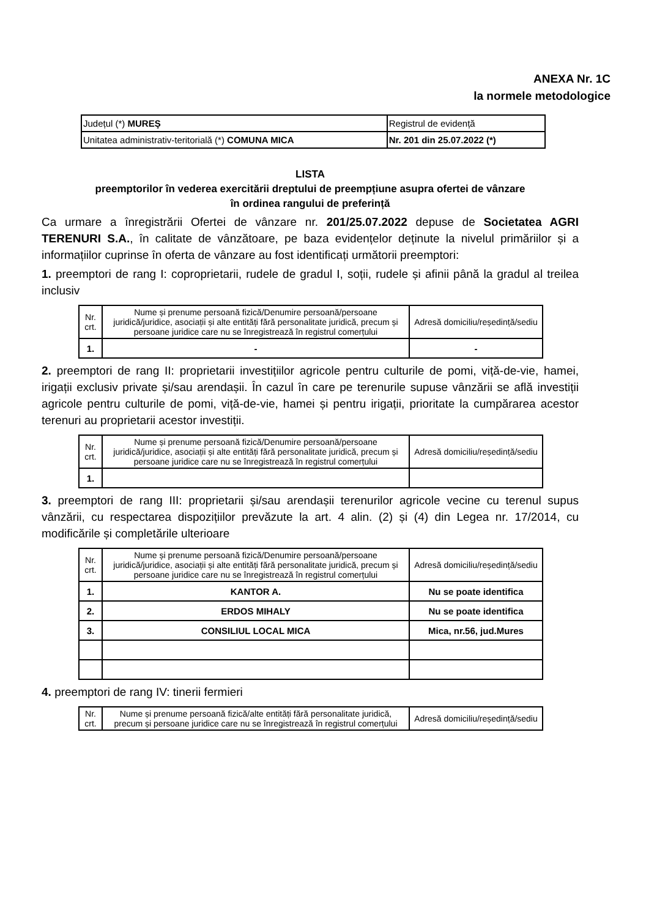ANEXA Nr. 1C
la normele metodologice
| Județul (*) MUREŞ | Registrul de evidență |
| Unitatea administrativ-teritorială (*) COMUNA MICA | Nr. 201 din 25.07.2022 (*) |
LISTA
preemptorilor în vederea exercitării dreptului de preempțiune asupra ofertei de vânzare
în ordinea rangului de preferință
Ca urmare a înregistrării Ofertei de vânzare nr. 201/25.07.2022 depuse de Societatea AGRI TERENURI S.A., în calitate de vânzătoare, pe baza evidențelor deținute la nivelul primăriilor și a informațiilor cuprinse în oferta de vânzare au fost identificați următorii preemptori:
1. preemptori de rang I: coproprietarii, rudele de gradul I, soții, rudele și afinii până la gradul al treilea inclusiv
| Nr. crt. | Nume și prenume persoană fizică/Denumire persoană/persoane juridică/juridice, asociații și alte entități fără personalitate juridică, precum și persoane juridice care nu se înregistrează în registrul comerțului | Adresă domiciliu/reședință/sediu |
| --- | --- | --- |
| 1. | - | - |
2. preemptori de rang II: proprietarii investițiilor agricole pentru culturile de pomi, viță-de-vie, hamei, irigații exclusiv private și/sau arendașii. În cazul în care pe terenurile supuse vânzării se află investiții agricole pentru culturile de pomi, viță-de-vie, hamei și pentru irigații, prioritate la cumpărarea acestor terenuri au proprietarii acestor investiții.
| Nr. crt. | Nume și prenume persoană fizică/Denumire persoană/persoane juridică/juridice, asociații și alte entități fără personalitate juridică, precum și persoane juridice care nu se înregistrează în registrul comerțului | Adresă domiciliu/reședință/sediu |
| --- | --- | --- |
| 1. | | |
3. preemptori de rang III: proprietarii și/sau arendașii terenurilor agricole vecine cu terenul supus vânzării, cu respectarea dispozițiilor prevăzute la art. 4 alin. (2) și (4) din Legea nr. 17/2014, cu modificările și completările ulterioare
| Nr. crt. | Nume și prenume persoană fizică/Denumire persoană/persoane juridică/juridice, asociații și alte entități fără personalitate juridică, precum și persoane juridice care nu se înregistrează în registrul comerțului | Adresă domiciliu/reședință/sediu |
| --- | --- | --- |
| 1. | KANTOR A. | Nu se poate identifica |
| 2. | ERDOS MIHALY | Nu se poate identifica |
| 3. | CONSILIUL LOCAL MICA | Mica, nr.56, jud.Mures |
4. preemptori de rang IV: tinerii fermieri
| Nr. crt. | Nume și prenume persoană fizică/alte entități fără personalitate juridică, precum și persoane juridice care nu se înregistrează în registrul comerțului | Adresă domiciliu/reședință/sediu |
| --- | --- | --- |